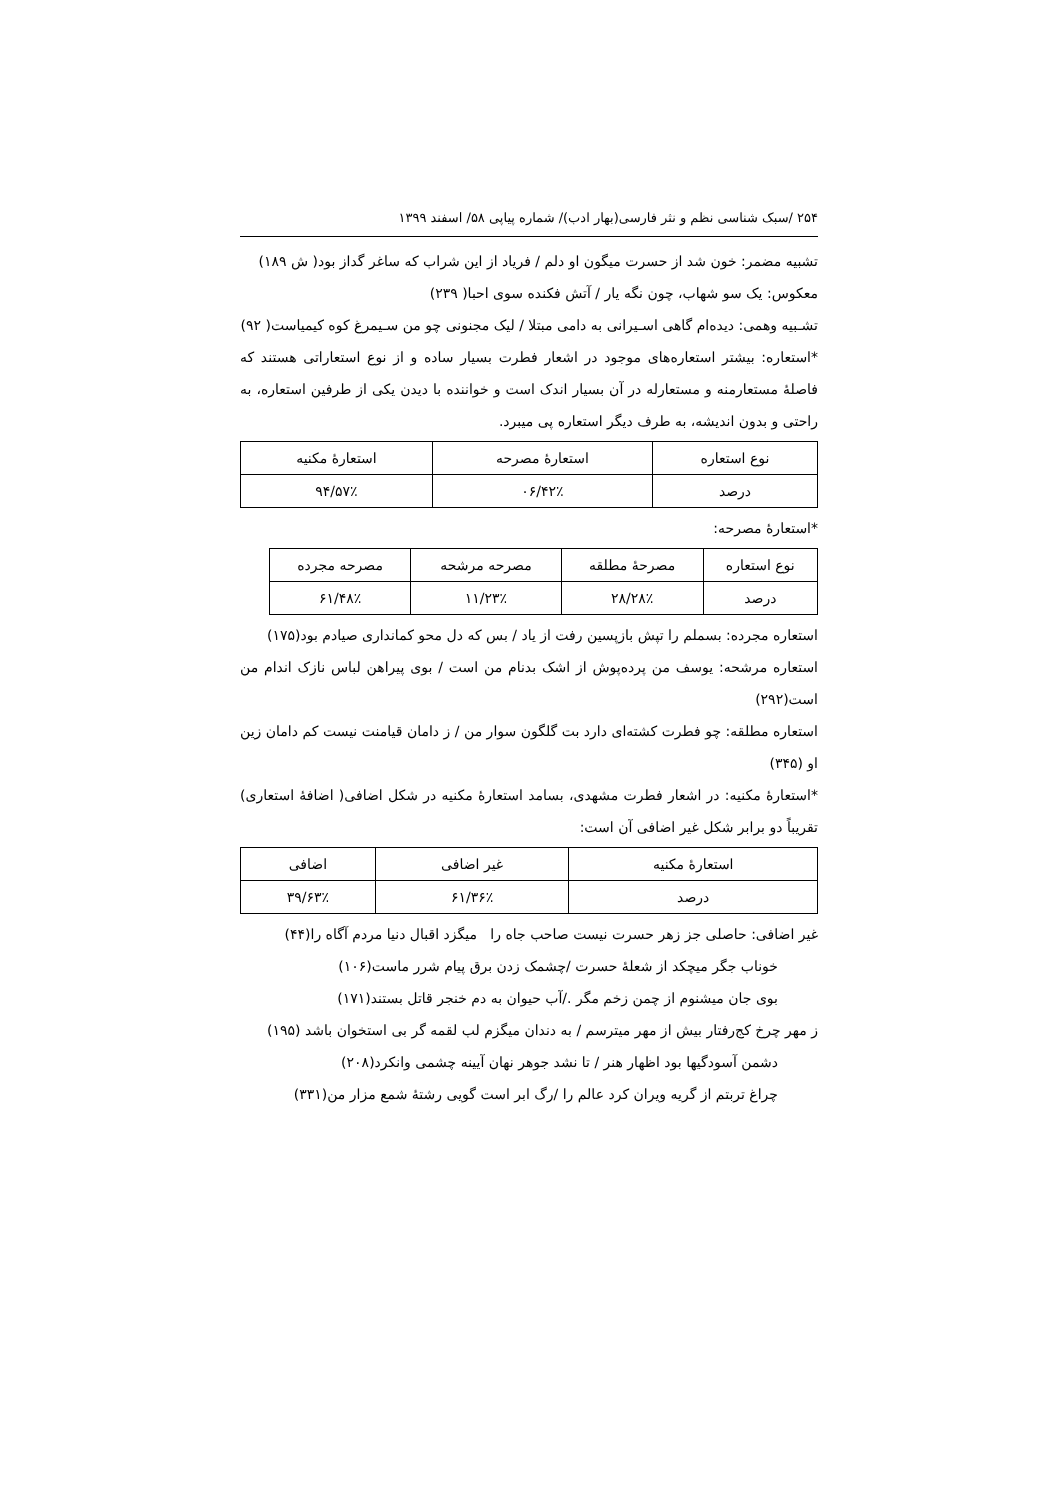۲۵۴ /سبک شناسی نظم و نثر فارسی(بهار ادب)/ شماره پیاپی ۵۸/ اسفند ۱۳۹۹
تشبیه مضمر: خون شد از حسرت میگون او دلم / فریاد از این شراب که ساغر گداز بود( ش ۱۸۹)
معکوس: یک سو شهاب، چون نگه یار / آتش فکنده سوی احبا( ۲۳۹)
تشـبیه وهمی: دیده‌ام گاهی اسـیرانی به دامی مبتلا / لیک مجنونی چو من سـیمرغ کوه کیمیاست( ۹۲)
*استعاره: بیشتر استعاره‌های موجود در اشعار فطرت بسیار ساده و از نوع استعاراتی هستند که فاصلهٔ مستعارمنه و مستعارله در آن بسیار اندک است و خواننده با دیدن یکی از طرفین استعاره، به راحتی و بدون اندیشه، به طرف دیگر استعاره پی میبرد.
| نوع استعاره | استعارهٔ مصرحه | استعارهٔ مکنیه |
| درصد | ۴۲٪/۰۶ | ۵۷٪/۹۴ |
*استعارهٔ مصرحه:
| نوع استعاره | مصرحهٔ مطلقه | مصرحه مرشحه | مصرحه مجرده |
| درصد | ۲۸٪/۲۸ | ۲۳٪/۱۱ | ۴۸٪/۶۱ |
استعاره مجرده: بسملم را تپش بازپسین رفت از یاد / بس که دل محو کمانداری صیادم بود(۱۷۵)
استعاره مرشحه: یوسف من پرده‌پوش از اشک بدنام من است / بوی پیراهن لباس نازک اندام من است(۲۹۲)
استعاره مطلقه: چو فطرت کشته‌ای دارد بت گلگون سوار من / ز دامان قیامنت نیست کم دامان زین او (۳۴۵)
*استعارهٔ مکنیه: در اشعار فطرت مشهدی، بسامد استعارهٔ مکنیه در شکل اضافی( اضافهٔ استعاری) تقریباً دو برابر شکل غیر اضافی آن است:
| استعارهٔ مکنیه | غیر اضافی | اضافی |
| درصد | ۳۶٪/۶۱ | ۶۳٪/۳۹ |
غیر اضافی: حاصلی جز زهر حسرت نیست صاحب جاه را میگزد اقبال دنیا مردم آگاه را(۴۴)
خوناب جگر میچکد از شعلهٔ حسرت /چشمک زدن برق پیام شرر ماست(۱۰۶)
بوی جان میشنوم از چمن زخم مگر ./آب حیوان به دم خنجر قاتل بستند(۱۷۱)
ز مهر چرخ کج‌رفتار بیش از مهر میترسم / به دندان میگزم لب لقمه گر بی استخوان باشد (۱۹۵)
دشمن آسودگیها بود اظهار هنر / تا نشد جوهر نهان آیینه چشمی وانکرد(۲۰۸)
چراغ تربتم از گریه ویران کرد عالم را /رگ ابر است گویی رشتهٔ شمع مزار من(۳۳۱)